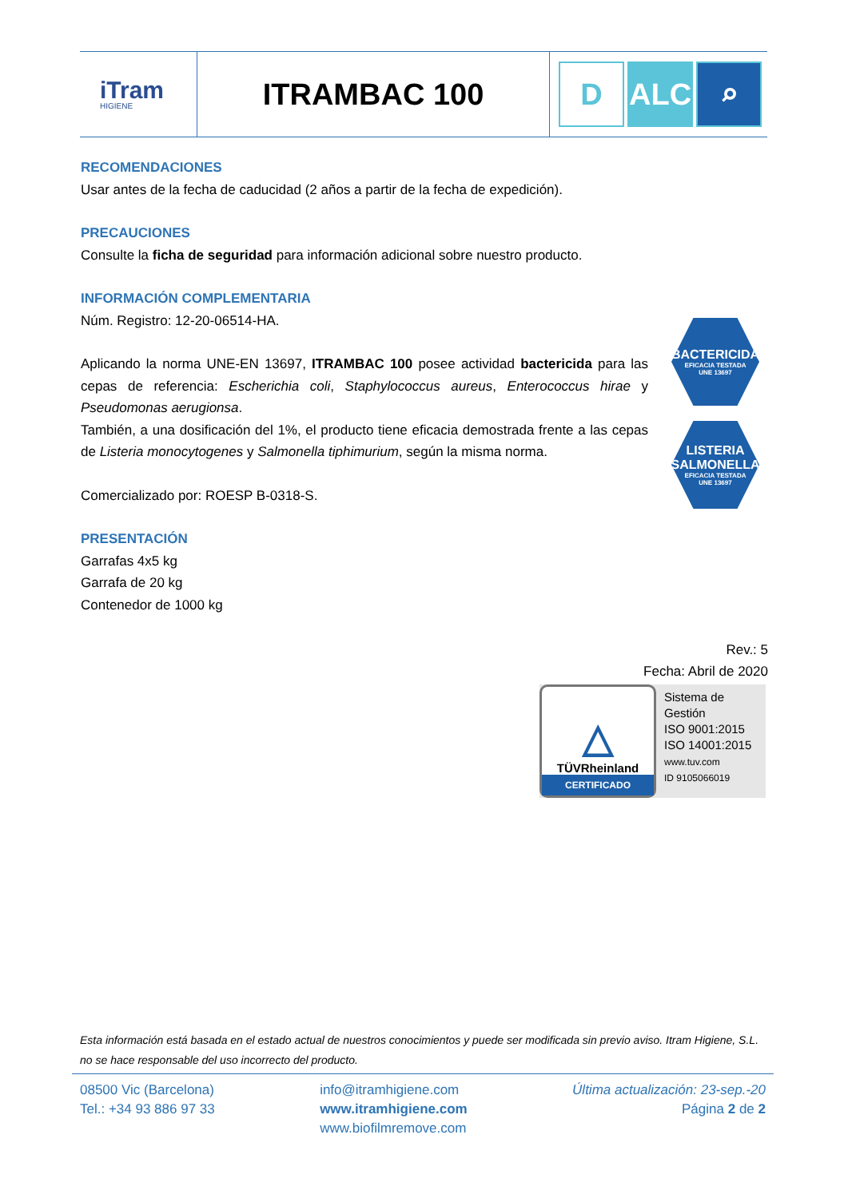| iTram HIGIENE | ITRAMBAC 100 | D ALC ⌕ |
RECOMENDACIONES
Usar antes de la fecha de caducidad (2 años a partir de la fecha de expedición).
PRECAUCIONES
Consulte la ficha de seguridad para información adicional sobre nuestro producto.
INFORMACIÓN COMPLEMENTARIA
Núm. Registro: 12-20-06514-HA.
Aplicando la norma UNE-EN 13697, ITRAMBAC 100 posee actividad bactericida para las cepas de referencia: Escherichia coli, Staphylococcus aureus, Enterococcus hirae y Pseudomonas aerugionsa.
También, a una dosificación del 1%, el producto tiene eficacia demostrada frente a las cepas de Listeria monocytogenes y Salmonella tiphimurium, según la misma norma.
Comercializado por: ROESP B-0318-S.
PRESENTACIÓN
Garrafas 4x5 kg
Garrafa de 20 kg
Contenedor de 1000 kg
BACTERICIDA
EFICACIA TESTADA
UNE 13697
LISTERIA
SALMONELLA
EFICACIA TESTADA
UNE 13697
Rev.: 5
Fecha: Abril de 2020
△
TÜVRheinland
CERTIFICADO
Sistema de
Gestión
ISO 9001:2015
ISO 14001:2015
www.tuv.com
ID 9105066019
Esta información está basada en el estado actual de nuestros conocimientos y puede ser modificada sin previo aviso. Itram Higiene, S.L. no se hace responsable del uso incorrecto del producto.
08500 Vic (Barcelona)
Tel.: +34 93 886 97 33
info@itramhigiene.com
www.itramhigiene.com
www.biofilmremove.com
Última actualización: 23-sep.-20
Página 2 de 2